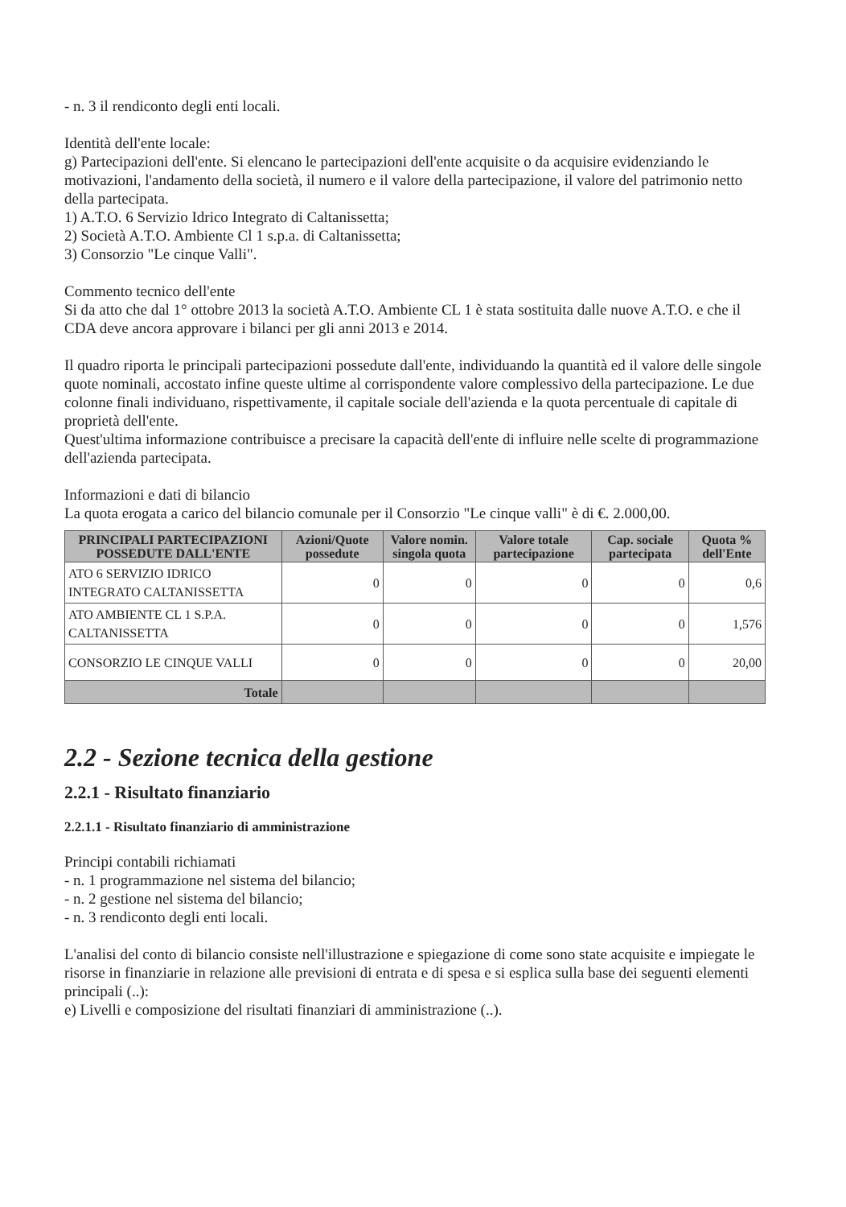- n. 3 il rendiconto degli enti locali.
Identità dell'ente locale:
g) Partecipazioni dell'ente. Si elencano le partecipazioni dell'ente acquisite o da acquisire evidenziando le motivazioni, l'andamento della società, il numero e il valore della partecipazione, il valore del patrimonio netto della partecipata.
1) A.T.O. 6 Servizio Idrico Integrato di Caltanissetta;
2) Società A.T.O. Ambiente Cl 1 s.p.a. di Caltanissetta;
3) Consorzio "Le cinque Valli".
Commento tecnico dell'ente
Si da atto che dal 1° ottobre 2013 la società A.T.O. Ambiente CL 1 è stata sostituita dalle nuove A.T.O. e che il CDA deve ancora approvare i bilanci per gli anni 2013 e 2014.
Il quadro riporta le principali partecipazioni possedute dall'ente, individuando la quantità ed il valore delle singole quote nominali, accostato infine queste ultime al corrispondente valore complessivo della partecipazione. Le due colonne finali individuano, rispettivamente, il capitale sociale dell'azienda e la quota percentuale di capitale di proprietà dell'ente.
Quest'ultima informazione contribuisce a precisare la capacità dell'ente di influire nelle scelte di programmazione dell'azienda partecipata.
Informazioni e dati di bilancio
La quota erogata a carico del bilancio comunale per il Consorzio "Le cinque valli" è di €. 2.000,00.
| PRINCIPALI PARTECIPAZIONI POSSEDUTE DALL'ENTE | Azioni/Quote possedute | Valore nomin. singola quota | Valore totale partecipazione | Cap. sociale partecipata | Quota % dell'Ente |
| --- | --- | --- | --- | --- | --- |
| ATO 6 SERVIZIO IDRICO INTEGRATO CALTANISSETTA | 0 | 0 | 0 | 0 | 0,6 |
| ATO AMBIENTE CL 1 S.P.A. CALTANISSETTA | 0 | 0 | 0 | 0 | 1,576 |
| CONSORZIO LE CINQUE VALLI | 0 | 0 | 0 | 0 | 20,00 |
| Totale | | | | | |
2.2 - Sezione tecnica della gestione
2.2.1 - Risultato finanziario
2.2.1.1 - Risultato finanziario di amministrazione
Principi contabili richiamati
- n. 1 programmazione nel sistema del bilancio;
- n. 2 gestione nel sistema del bilancio;
- n. 3 rendiconto degli enti locali.
L'analisi del conto di bilancio consiste nell'illustrazione e spiegazione di come sono state acquisite e impiegate le risorse in finanziarie in relazione alle previsioni di entrata e di spesa e si esplica sulla base dei seguenti elementi principali (..):
e) Livelli e composizione del risultati finanziari di amministrazione (..).